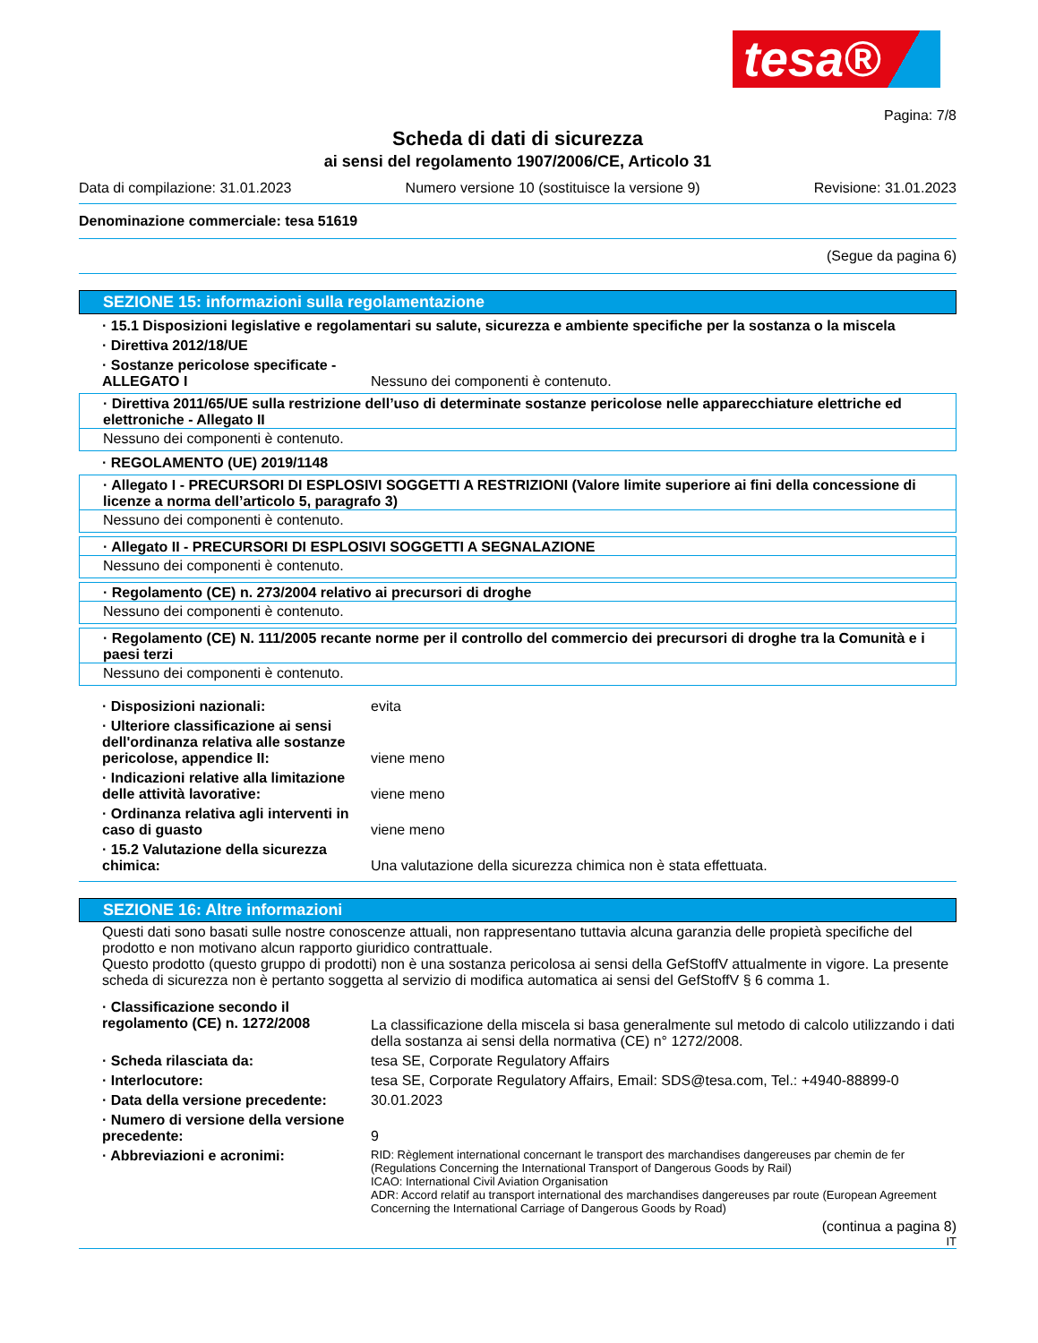tesa®
Pagina: 7/8
Scheda di dati di sicurezza
ai sensi del regolamento 1907/2006/CE, Articolo 31
Data di compilazione: 31.01.2023 Numero versione 10 (sostituisce la versione 9) Revisione: 31.01.2023
Denominazione commerciale: tesa 51619
(Segue da pagina 6)
SEZIONE 15: informazioni sulla regolamentazione
· 15.1 Disposizioni legislative e regolamentari su salute, sicurezza e ambiente specifiche per la sostanza o la miscela
· Direttiva 2012/18/UE
· Sostanze pericolose specificate - ALLEGATO I Nessuno dei componenti è contenuto.
· Direttiva 2011/65/UE sulla restrizione dell’uso di determinate sostanze pericolose nelle apparecchiature elettriche ed elettroniche - Allegato II
Nessuno dei componenti è contenuto.
· REGOLAMENTO (UE) 2019/1148
· Allegato I - PRECURSORI DI ESPLOSIVI SOGGETTI A RESTRIZIONI (Valore limite superiore ai fini della concessione di licenze a norma dell’articolo 5, paragrafo 3)
Nessuno dei componenti è contenuto.
· Allegato II - PRECURSORI DI ESPLOSIVI SOGGETTI A SEGNALAZIONE
Nessuno dei componenti è contenuto.
· Regolamento (CE) n. 273/2004 relativo ai precursori di droghe
Nessuno dei componenti è contenuto.
· Regolamento (CE) N. 111/2005 recante norme per il controllo del commercio dei precursori di droghe tra la Comunità e i paesi terzi
Nessuno dei componenti è contenuto.
· Disposizioni nazionali: evita
· Ulteriore classificazione ai sensi dell'ordinanza relativa alle sostanze pericolose, appendice II: viene meno
· Indicazioni relative alla limitazione delle attività lavorative: viene meno
· Ordinanza relativa agli interventi in caso di guasto viene meno
· 15.2 Valutazione della sicurezza chimica: Una valutazione della sicurezza chimica non è stata effettuata.
SEZIONE 16: Altre informazioni
Questi dati sono basati sulle nostre conoscenze attuali, non rappresentano tuttavia alcuna garanzia delle propietà specifiche del prodotto e non motivano alcun rapporto giuridico contrattuale.
Questo prodotto (questo gruppo di prodotti) non è una sostanza pericolosa ai sensi della GefStoffV attualmente in vigore. La presente scheda di sicurezza non è pertanto soggetta al servizio di modifica automatica ai sensi del GefStoffV § 6 comma 1.
· Classificazione secondo il regolamento (CE) n. 1272/2008 La classificazione della miscela si basa generalmente sul metodo di calcolo utilizzando i dati della sostanza ai sensi della normativa (CE) n° 1272/2008.
· Scheda rilasciata da: tesa SE, Corporate Regulatory Affairs
· Interlocutore: tesa SE, Corporate Regulatory Affairs, Email: SDS@tesa.com, Tel.: +4940-88899-0
· Data della versione precedente: 30.01.2023
· Numero di versione della versione precedente: 9
· Abbreviazioni e acronimi: RID: Règlement international concernant le transport des marchandises dangereuses par chemin de fer (Regulations Concerning the International Transport of Dangerous Goods by Rail)
ICAO: International Civil Aviation Organisation
ADR: Accord relatif au transport international des marchandises dangereuses par route (European Agreement Concerning the International Carriage of Dangerous Goods by Road)
(continua a pagina 8)
IT